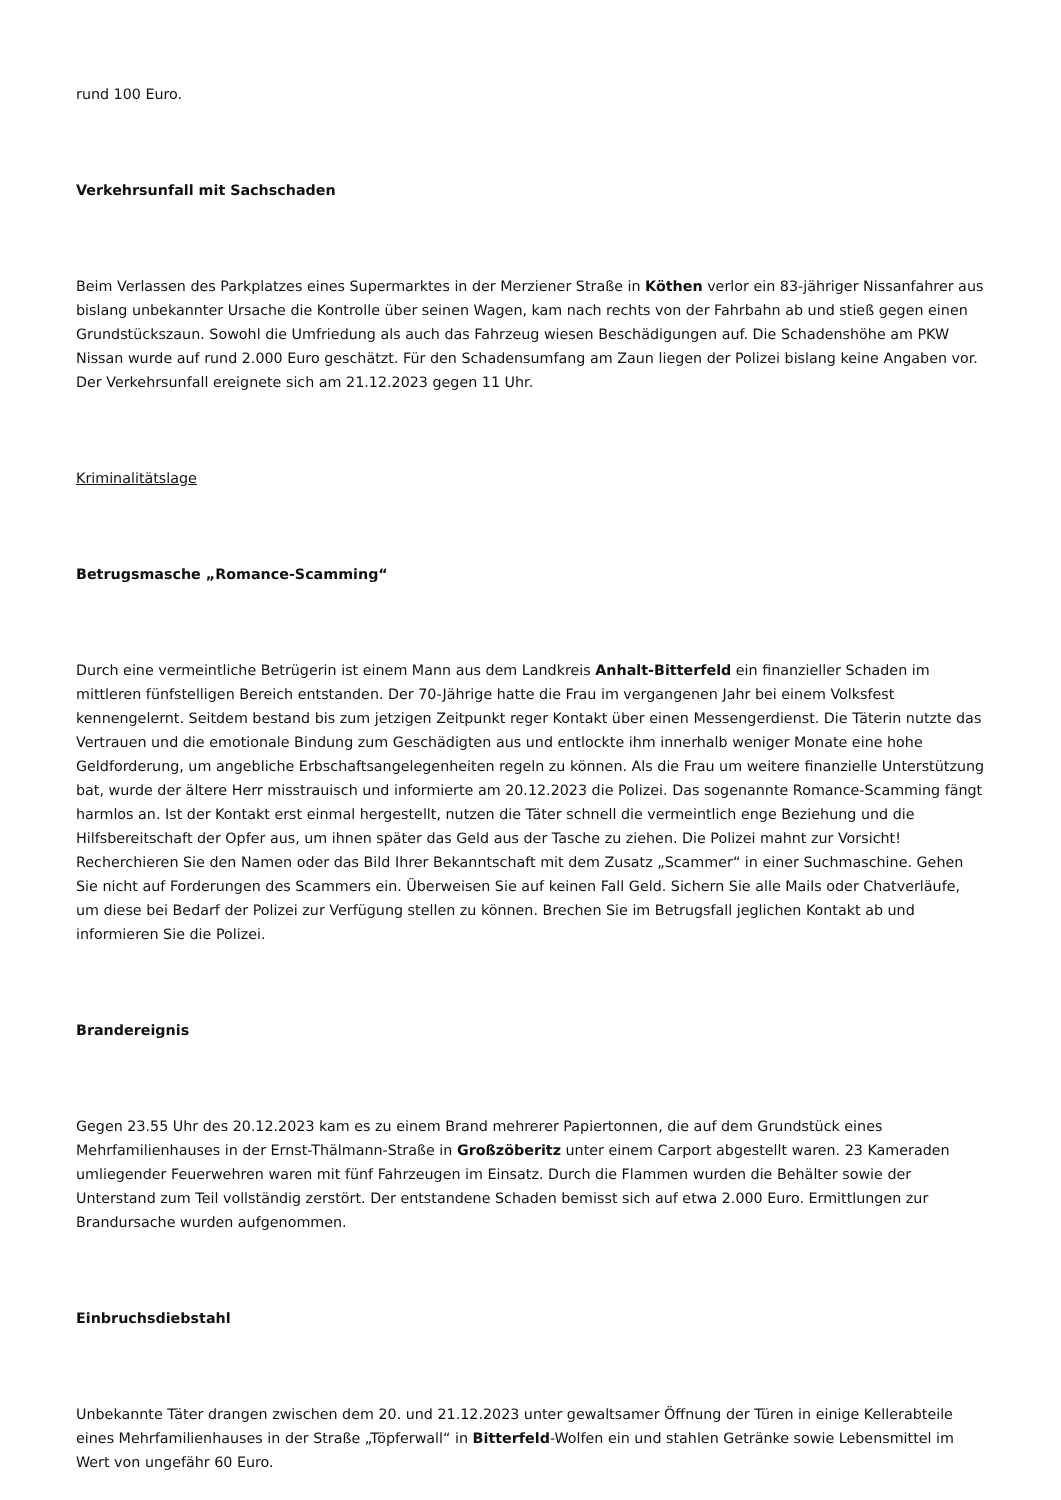rund 100 Euro.
Verkehrsunfall mit Sachschaden
Beim Verlassen des Parkplatzes eines Supermarktes in der Merziener Straße in Köthen verlor ein 83-jähriger Nissanfahrer aus bislang unbekannter Ursache die Kontrolle über seinen Wagen, kam nach rechts von der Fahrbahn ab und stieß gegen einen Grundstückszaun. Sowohl die Umfriedung als auch das Fahrzeug wiesen Beschädigungen auf. Die Schadenshöhe am PKW Nissan wurde auf rund 2.000 Euro geschätzt. Für den Schadensumfang am Zaun liegen der Polizei bislang keine Angaben vor. Der Verkehrsunfall ereignete sich am 21.12.2023 gegen 11 Uhr.
Kriminalitätslage
Betrugsmasche „Romance-Scamming“
Durch eine vermeintliche Betrügerin ist einem Mann aus dem Landkreis Anhalt-Bitterfeld ein finanzieller Schaden im mittleren fünfstelligen Bereich entstanden. Der 70-Jährige hatte die Frau im vergangenen Jahr bei einem Volksfest kennengelernt. Seitdem bestand bis zum jetzigen Zeitpunkt reger Kontakt über einen Messengerdienst. Die Täterin nutzte das Vertrauen und die emotionale Bindung zum Geschädigten aus und entlockte ihm innerhalb weniger Monate eine hohe Geldforderung, um angebliche Erbschaftsangelegenheiten regeln zu können. Als die Frau um weitere finanzielle Unterstützung bat, wurde der ältere Herr misstrauisch und informierte am 20.12.2023 die Polizei. Das sogenannte Romance-Scamming fängt harmlos an. Ist der Kontakt erst einmal hergestellt, nutzen die Täter schnell die vermeintlich enge Beziehung und die Hilfsbereitschaft der Opfer aus, um ihnen später das Geld aus der Tasche zu ziehen. Die Polizei mahnt zur Vorsicht! Recherchieren Sie den Namen oder das Bild Ihrer Bekanntschaft mit dem Zusatz „Scammer“ in einer Suchmaschine. Gehen Sie nicht auf Forderungen des Scammers ein. Überweisen Sie auf keinen Fall Geld. Sichern Sie alle Mails oder Chatverläufe, um diese bei Bedarf der Polizei zur Verfügung stellen zu können. Brechen Sie im Betrugsfall jeglichen Kontakt ab und informieren Sie die Polizei.
Brandereignis
Gegen 23.55 Uhr des 20.12.2023 kam es zu einem Brand mehrerer Papiertonnen, die auf dem Grundstück eines Mehrfamilienhauses in der Ernst-Thälmann-Straße in Großzöberitz unter einem Carport abgestellt waren. 23 Kameraden umliegender Feuerwehren waren mit fünf Fahrzeugen im Einsatz. Durch die Flammen wurden die Behälter sowie der Unterstand zum Teil vollständig zerstört. Der entstandene Schaden bemisst sich auf etwa 2.000 Euro. Ermittlungen zur Brandursache wurden aufgenommen.
Einbruchsdiebstahl
Unbekannte Täter drangen zwischen dem 20. und 21.12.2023 unter gewaltsamer Öffnung der Türen in einige Kellerabteile eines Mehrfamilienhauses in der Straße „Töpferwall“ in Bitterfeld-Wolfen ein und stahlen Getränke sowie Lebensmittel im Wert von ungefähr 60 Euro.